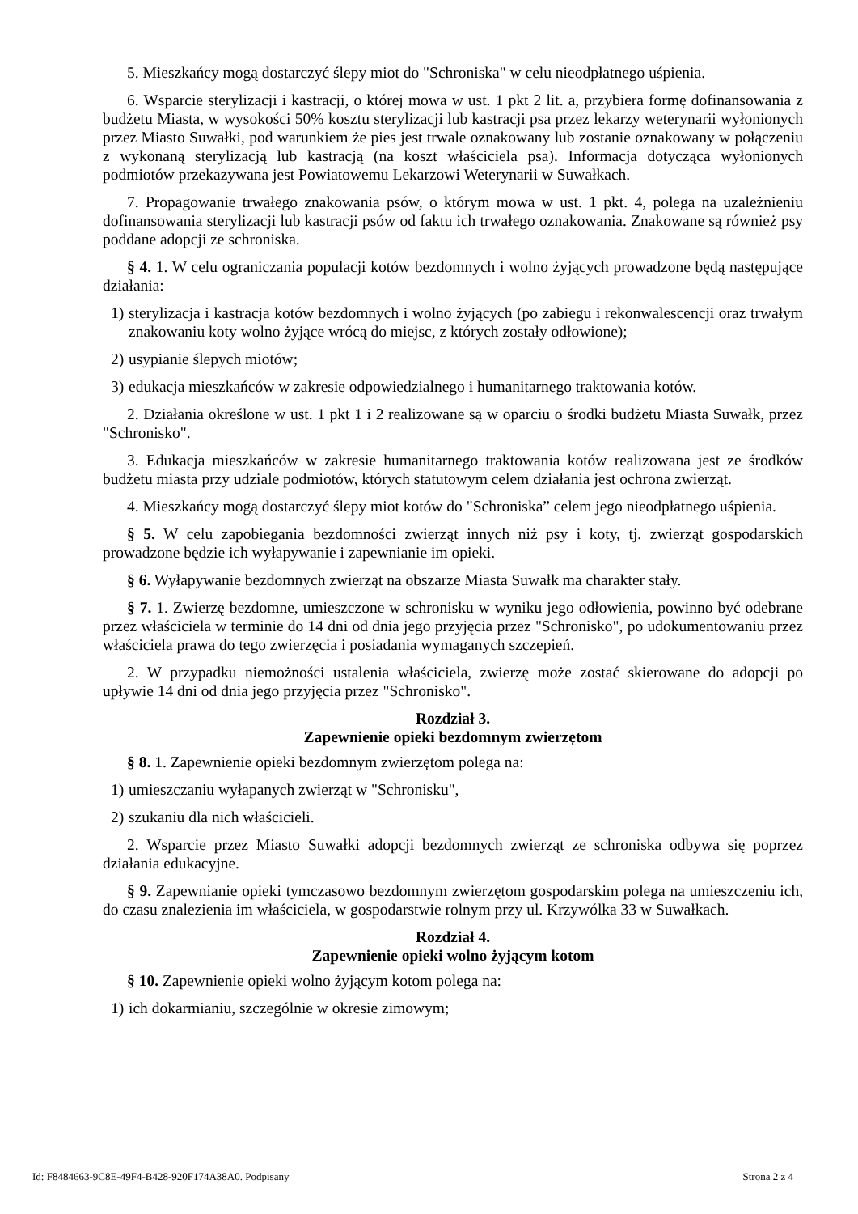5. Mieszkańcy mogą dostarczyć ślepy miot do "Schroniska" w celu nieodpłatnego uśpienia.
6. Wsparcie sterylizacji i kastracji, o której mowa w ust. 1 pkt 2 lit. a, przybiera formę dofinansowania z budżetu Miasta, w wysokości 50% kosztu sterylizacji lub kastracji psa przez lekarzy weterynarii wyłonionych przez Miasto Suwałki, pod warunkiem że pies jest trwale oznakowany lub zostanie oznakowany w połączeniu z wykonaną sterylizacją lub kastracją (na koszt właściciela psa). Informacja dotycząca wyłonionych podmiotów przekazywana jest Powiatowemu Lekarzowi Weterynarii w Suwałkach.
7. Propagowanie trwałego znakowania psów, o którym mowa w ust. 1 pkt. 4, polega na uzależnieniu dofinansowania sterylizacji lub kastracji psów od faktu ich trwałego oznakowania. Znakowane są również psy poddane adopcji ze schroniska.
§ 4. 1. W celu ograniczania populacji kotów bezdomnych i wolno żyjących prowadzone będą następujące działania:
1) sterylizacja i kastracja kotów bezdomnych i wolno żyjących (po zabiegu i rekonwalescencji oraz trwałym znakowaniu koty wolno żyjące wrócą do miejsc, z których zostały odłowione);
2) usypianie ślepych miotów;
3) edukacja mieszkańców w zakresie odpowiedzialnego i humanitarnego traktowania kotów.
2. Działania określone w ust. 1 pkt 1 i 2 realizowane są w oparciu o środki budżetu Miasta Suwałk, przez "Schronisko".
3. Edukacja mieszkańców w zakresie humanitarnego traktowania kotów realizowana jest ze środków budżetu miasta przy udziale podmiotów, których statutowym celem działania jest ochrona zwierząt.
4. Mieszkańcy mogą dostarczyć ślepy miot kotów do "Schroniska” celem jego nieodpłatnego uśpienia.
§ 5. W celu zapobiegania bezdomności zwierząt innych niż psy i koty, tj. zwierząt gospodarskich prowadzone będzie ich wyłapywanie i zapewnianie im opieki.
§ 6. Wyłapywanie bezdomnych zwierząt na obszarze Miasta Suwałk ma charakter stały.
§ 7. 1. Zwierzę bezdomne, umieszczone w schronisku w wyniku jego odłowienia, powinno być odebrane przez właściciela w terminie do 14 dni od dnia jego przyjęcia przez "Schronisko", po udokumentowaniu przez właściciela prawa do tego zwierzęcia i posiadania wymaganych szczepień.
2. W przypadku niemożności ustalenia właściciela, zwierzę może zostać skierowane do adopcji po upływie 14 dni od dnia jego przyjęcia przez "Schronisko".
Rozdział 3.
Zapewnienie opieki bezdomnym zwierzętom
§ 8. 1. Zapewnienie opieki bezdomnym zwierzętom polega na:
1) umieszczaniu wyłapanych zwierząt w "Schronisku",
2) szukaniu dla nich właścicieli.
2. Wsparcie przez Miasto Suwałki adopcji bezdomnych zwierząt ze schroniska odbywa się poprzez działania edukacyjne.
§ 9. Zapewnianie opieki tymczasowo bezdomnym zwierzętom gospodarskim polega na umieszczeniu ich, do czasu znalezienia im właściciela, w gospodarstwie rolnym przy ul. Krzywólka 33 w Suwałkach.
Rozdział 4.
Zapewnienie opieki wolno żyjącym kotom
§ 10. Zapewnienie opieki wolno żyjącym kotom polega na:
1) ich dokarmianiu, szczególnie w okresie zimowym;
Id: F8484663-9C8E-49F4-B428-920F174A38A0. Podpisany Strona 2 z 4